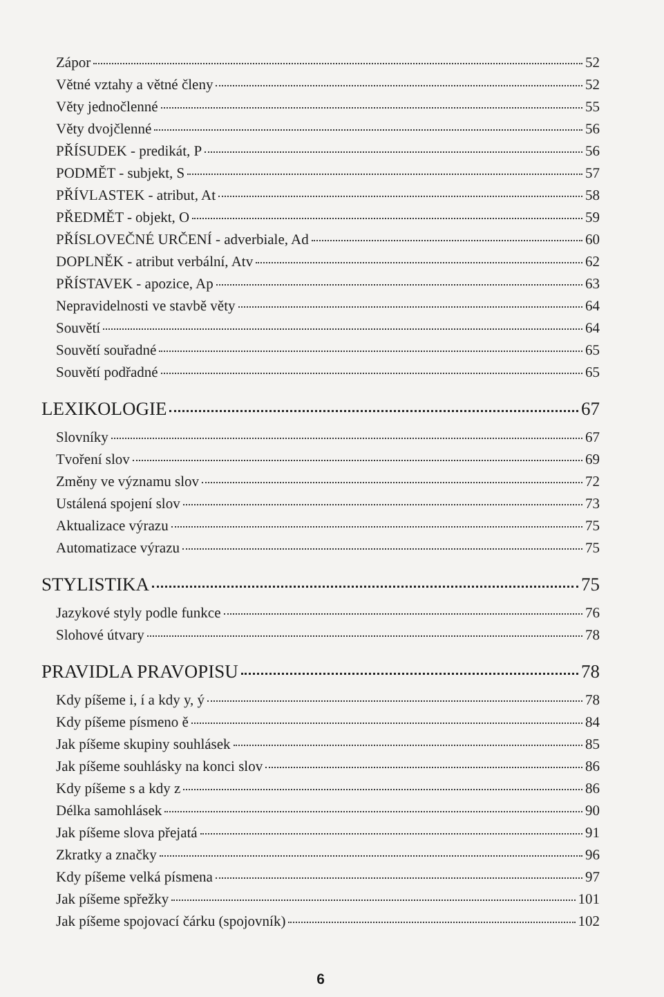Zápor 52
Větné vztahy a větné členy 52
Věty jednočlenné 55
Věty dvojčlenné 56
PŘÍSUDEK - predikát, P 56
PODMĚT - subjekt, S 57
PŘÍVLASTEK - atribut, At 58
PŘEDMĚT - objekt, O 59
PŘÍSLOVEČNÉ URČENÍ - adverbiale, Ad 60
DOPLNĚK - atribut verbální, Atv 62
PŘÍSTAVEK - apozice, Ap 63
Nepravidelnosti ve stavbě věty 64
Souvětí 64
Souvětí souřadné 65
Souvětí podřadné 65
LEXIKOLOGIE 67
Slovníky 67
Tvoření slov 69
Změny ve významu slov 72
Ustálená spojení slov 73
Aktualizace výrazu 75
Automatizace výrazu 75
STYLISTIKA 75
Jazykové styly podle funkce 76
Slohové útvary 78
PRAVIDLA PRAVOPISU 78
Kdy píšeme i, í a kdy y, ý 78
Kdy píšeme písmeno ě 84
Jak píšeme skupiny souhlásek 85
Jak píšeme souhlásky na konci slov 86
Kdy píšeme s a kdy z 86
Délka samohlásek 90
Jak píšeme slova přejatá 91
Zkratky a značky 96
Kdy píšeme velká písmena 97
Jak píšeme spřežky 101
Jak píšeme spojovací čárku (spojovník) 102
6